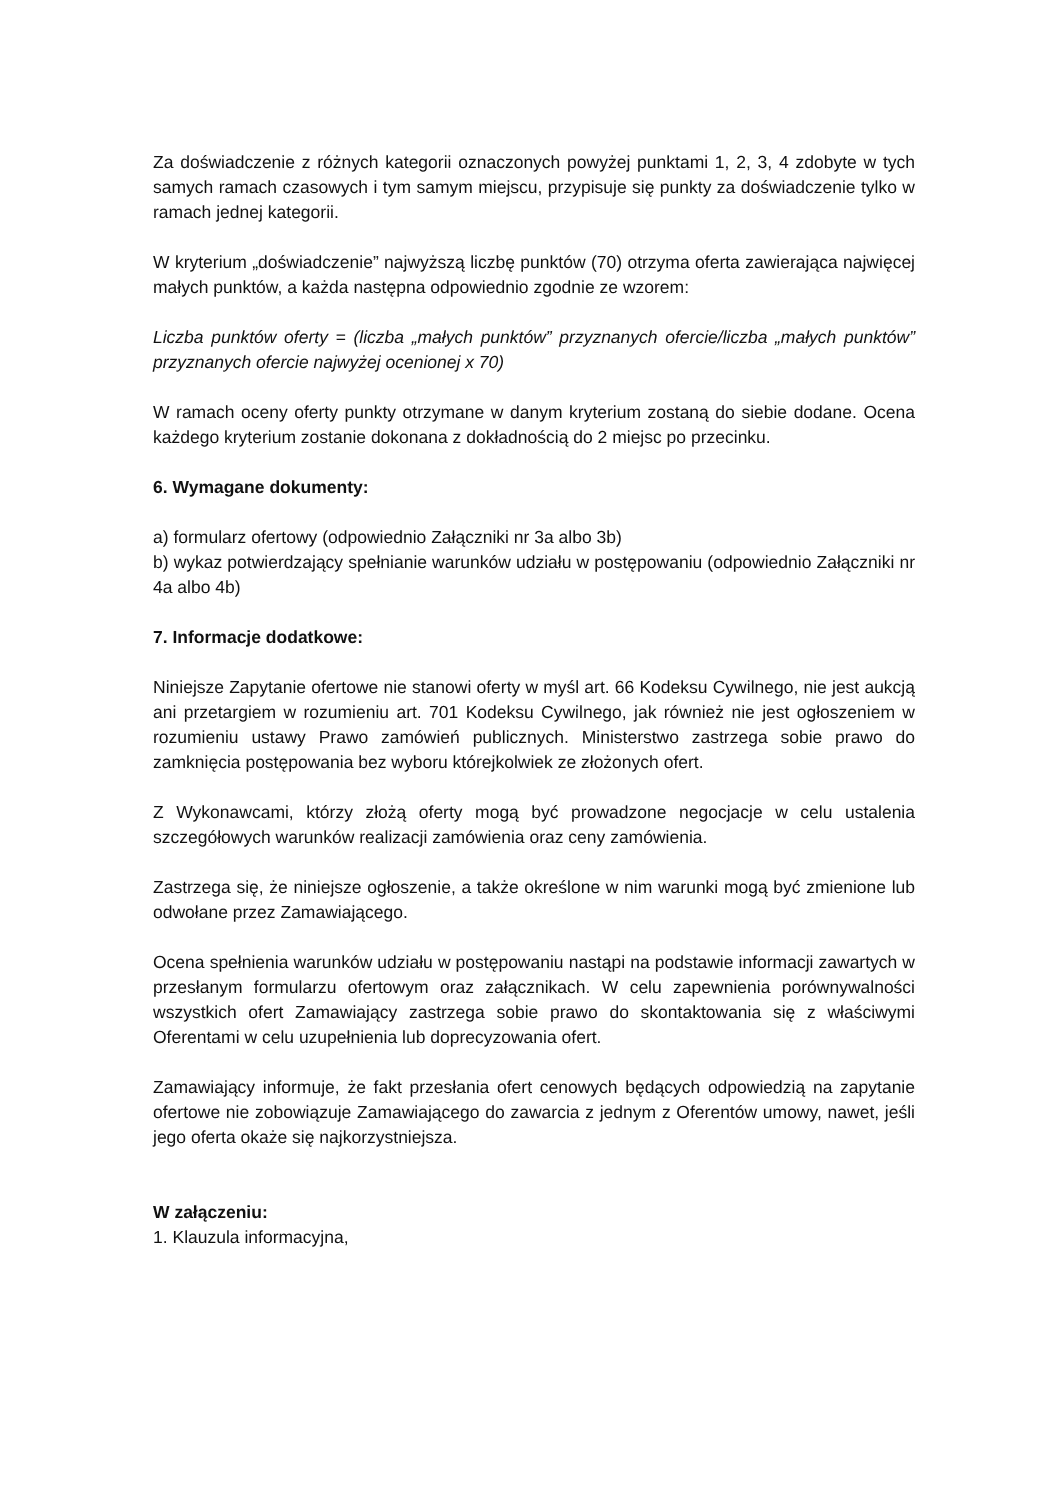Za doświadczenie z różnych kategorii oznaczonych powyżej punktami 1, 2, 3, 4 zdobyte w tych samych ramach czasowych i tym samym miejscu, przypisuje się punkty za doświadczenie tylko w ramach jednej kategorii.
W kryterium „doświadczenie” najwyższą liczbę punktów (70) otrzyma oferta zawierająca najwięcej małych punktów, a każda następna odpowiednio zgodnie ze wzorem:
Liczba punktów oferty = (liczba „małych punktów” przyznanych ofercie/liczba „małych punktów” przyznanych ofercie najwyżej ocenionej x 70)
W ramach oceny oferty punkty otrzymane w danym kryterium zostaną do siebie dodane. Ocena każdego kryterium zostanie dokonana z dokładnością do 2 miejsc po przecinku.
6. Wymagane dokumenty:
a) formularz ofertowy (odpowiednio Załączniki nr 3a albo 3b)
b) wykaz potwierdzający spełnianie warunków udziału w postępowaniu (odpowiednio Załączniki nr 4a albo 4b)
7. Informacje dodatkowe:
Niniejsze Zapytanie ofertowe nie stanowi oferty w myśl art. 66 Kodeksu Cywilnego, nie jest aukcją ani przetargiem w rozumieniu art. 701 Kodeksu Cywilnego, jak również nie jest ogłoszeniem w rozumieniu ustawy Prawo zamówień publicznych. Ministerstwo zastrzega sobie prawo do zamknięcia postępowania bez wyboru którejkolwiek ze złożonych ofert.
Z Wykonawcami, którzy złożą oferty mogą być prowadzone negocjacje w celu ustalenia szczegółowych warunków realizacji zamówienia oraz ceny zamówienia.
Zastrzega się, że niniejsze ogłoszenie, a także określone w nim warunki mogą być zmienione lub odwołane przez Zamawiającego.
Ocena spełnienia warunków udziału w postępowaniu nastąpi na podstawie informacji zawartych w przesłanym formularzu ofertowym oraz załącznikach. W celu zapewnienia porównywalności wszystkich ofert Zamawiający zastrzega sobie prawo do skontaktowania się z właściwymi Oferentami w celu uzupełnienia lub doprecyzowania ofert.
Zamawiający informuje, że fakt przesłania ofert cenowych będących odpowiedzią na zapytanie ofertowe nie zobowiązuje Zamawiającego do zawarcia z jednym z Oferentów umowy, nawet, jeśli jego oferta okaże się najkorzystniejsza.
W załączeniu:
1. Klauzula informacyjna,